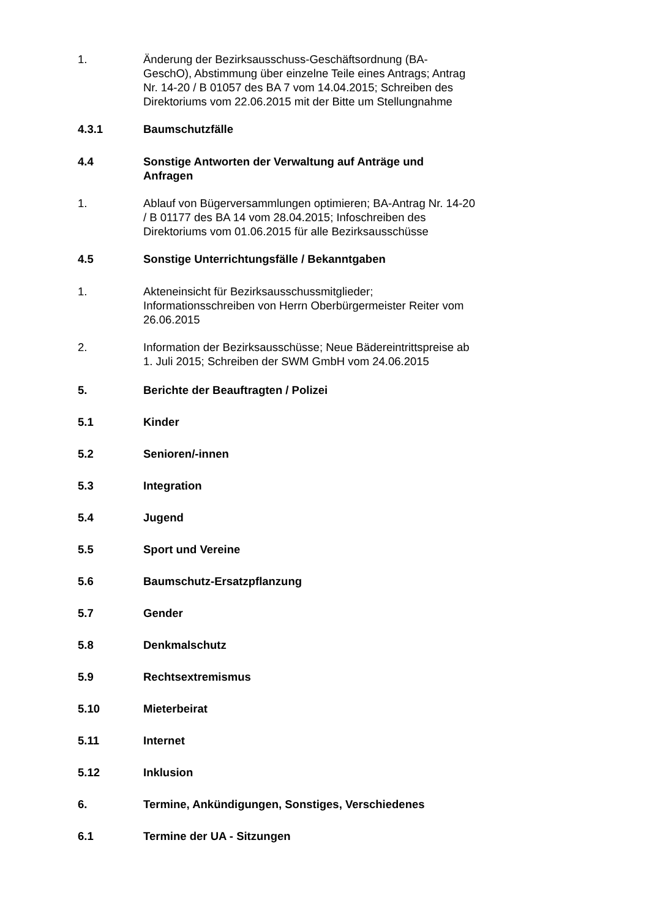1. Änderung der Bezirksausschuss-Geschäftsordnung (BA-GeschO), Abstimmung über einzelne Teile eines Antrags; Antrag Nr. 14-20 / B 01057 des BA 7 vom 14.04.2015; Schreiben des Direktoriums vom 22.06.2015 mit der Bitte um Stellungnahme
4.3.1 Baumschutzfälle
4.4 Sonstige Antworten der Verwaltung auf Anträge und Anfragen
1. Ablauf von Bügerversammlungen optimieren; BA-Antrag Nr. 14-20 / B 01177 des BA 14 vom 28.04.2015; Infoschreiben des Direktoriums vom 01.06.2015 für alle Bezirksausschüsse
4.5 Sonstige Unterrichtungsfälle / Bekanntgaben
1. Akteneinsicht für Bezirksausschussmitglieder; Informationsschreiben von Herrn Oberbürgermeister Reiter vom 26.06.2015
2. Information der Bezirksausschüsse; Neue Bädereintrittspreise ab 1. Juli 2015; Schreiben der SWM GmbH vom 24.06.2015
5. Berichte der Beauftragten / Polizei
5.1 Kinder
5.2 Senioren/-innen
5.3 Integration
5.4 Jugend
5.5 Sport und Vereine
5.6 Baumschutz-Ersatzpflanzung
5.7 Gender
5.8 Denkmalschutz
5.9 Rechtsextremismus
5.10 Mieterbeirat
5.11 Internet
5.12 Inklusion
6. Termine, Ankündigungen, Sonstiges, Verschiedenes
6.1 Termine der UA - Sitzungen